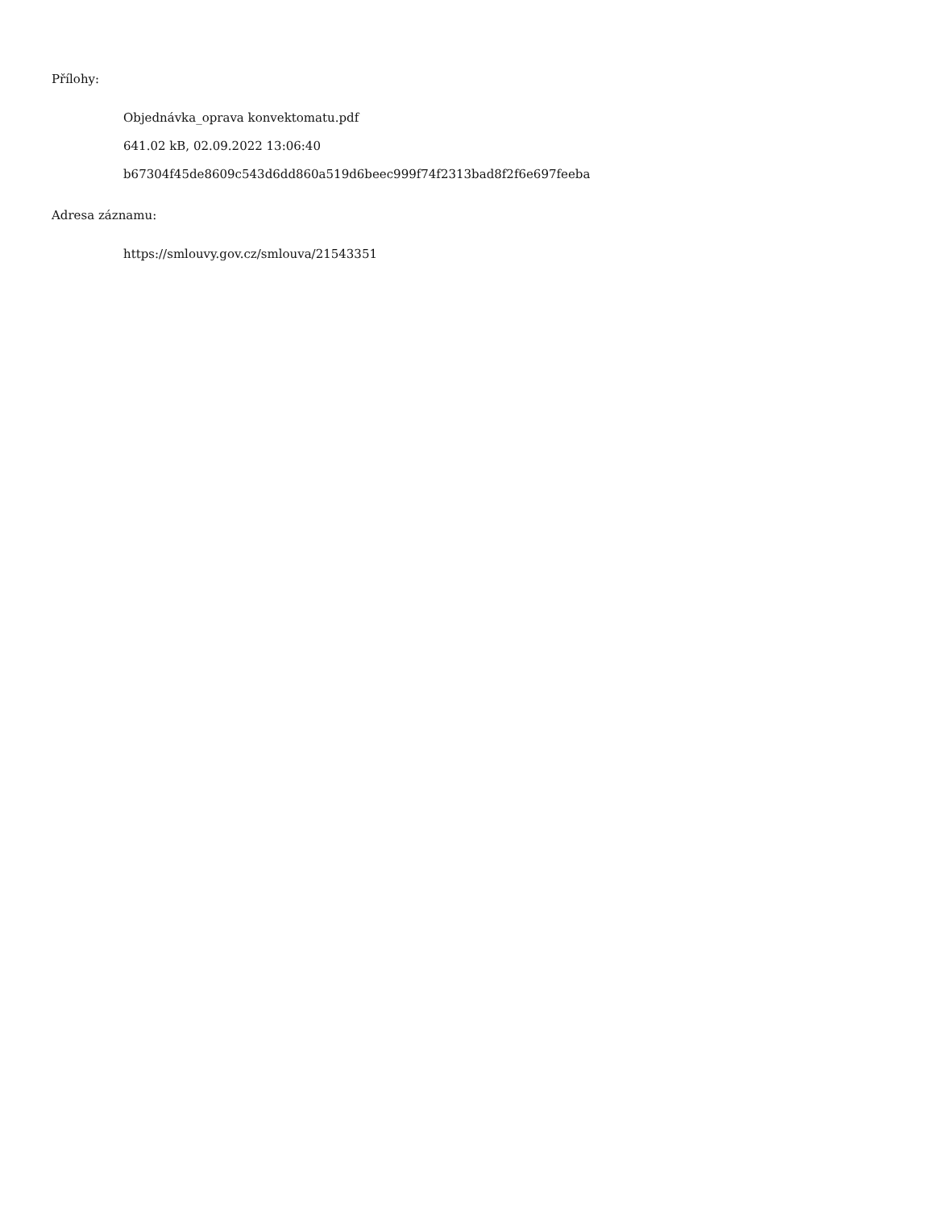Přílohy:
Objednávka_oprava konvektomatu.pdf
641.02 kB, 02.09.2022 13:06:40
b67304f45de8609c543d6dd860a519d6beec999f74f2313bad8f2f6e697feeba
Adresa záznamu:
https://smlouvy.gov.cz/smlouva/21543351